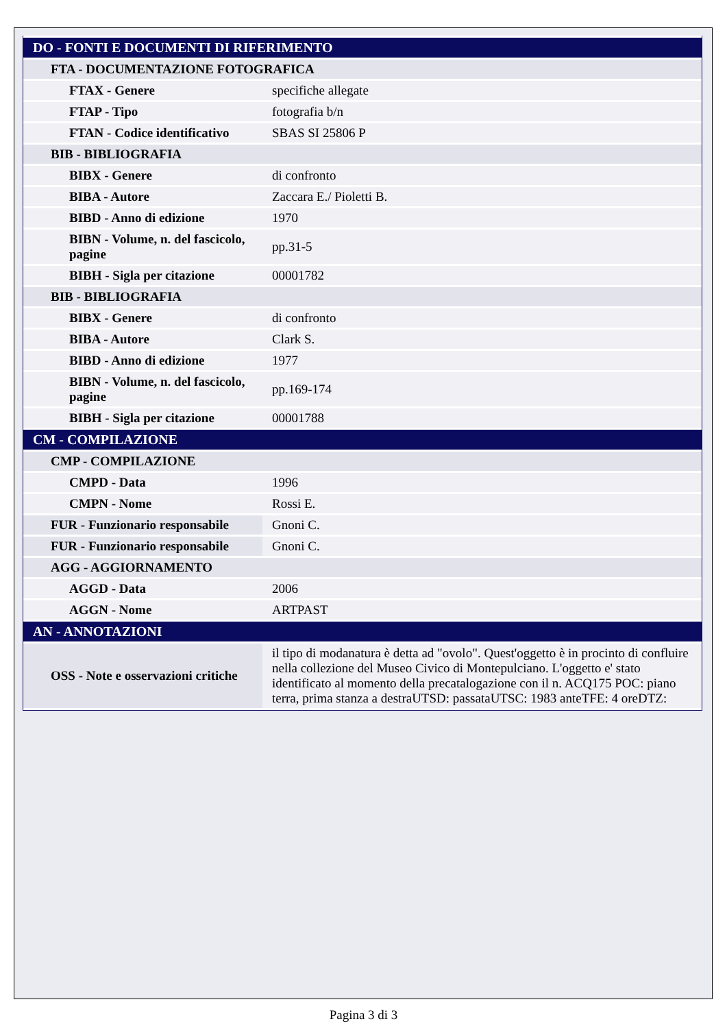| DO - FONTI E DOCUMENTI DI RIFERIMENTO | |
| FTA - DOCUMENTAZIONE FOTOGRAFICA | |
| FTAX - Genere | specifiche allegate |
| FTAP - Tipo | fotografia b/n |
| FTAN - Codice identificativo | SBAS SI 25806 P |
| BIB - BIBLIOGRAFIA | |
| BIBX - Genere | di confronto |
| BIBA - Autore | Zaccara E./ Pioletti B. |
| BIBD - Anno di edizione | 1970 |
| BIBN - Volume, n. del fascicolo, pagine | pp.31-5 |
| BIBH - Sigla per citazione | 00001782 |
| BIB - BIBLIOGRAFIA | |
| BIBX - Genere | di confronto |
| BIBA - Autore | Clark S. |
| BIBD - Anno di edizione | 1977 |
| BIBN - Volume, n. del fascicolo, pagine | pp.169-174 |
| BIBH - Sigla per citazione | 00001788 |
| CM - COMPILAZIONE | |
| CMP - COMPILAZIONE | |
| CMPD - Data | 1996 |
| CMPN - Nome | Rossi E. |
| FUR - Funzionario responsabile | Gnoni C. |
| FUR - Funzionario responsabile | Gnoni C. |
| AGG - AGGIORNAMENTO | |
| AGGD - Data | 2006 |
| AGGN - Nome | ARTPAST |
| AN - ANNOTAZIONI | |
| OSS - Note e osservazioni critiche | il tipo di modanatura è detta ad "ovolo". Quest'oggetto è in procinto di confluire nella collezione del Museo Civico di Montepulciano. L'oggetto e' stato identificato al momento della precatalogazione con il n. ACQ175 POC: piano terra, prima stanza a destraUTSD: passataUTSC: 1983 anteTFE: 4 oreDTZ: |
Pagina 3 di 3